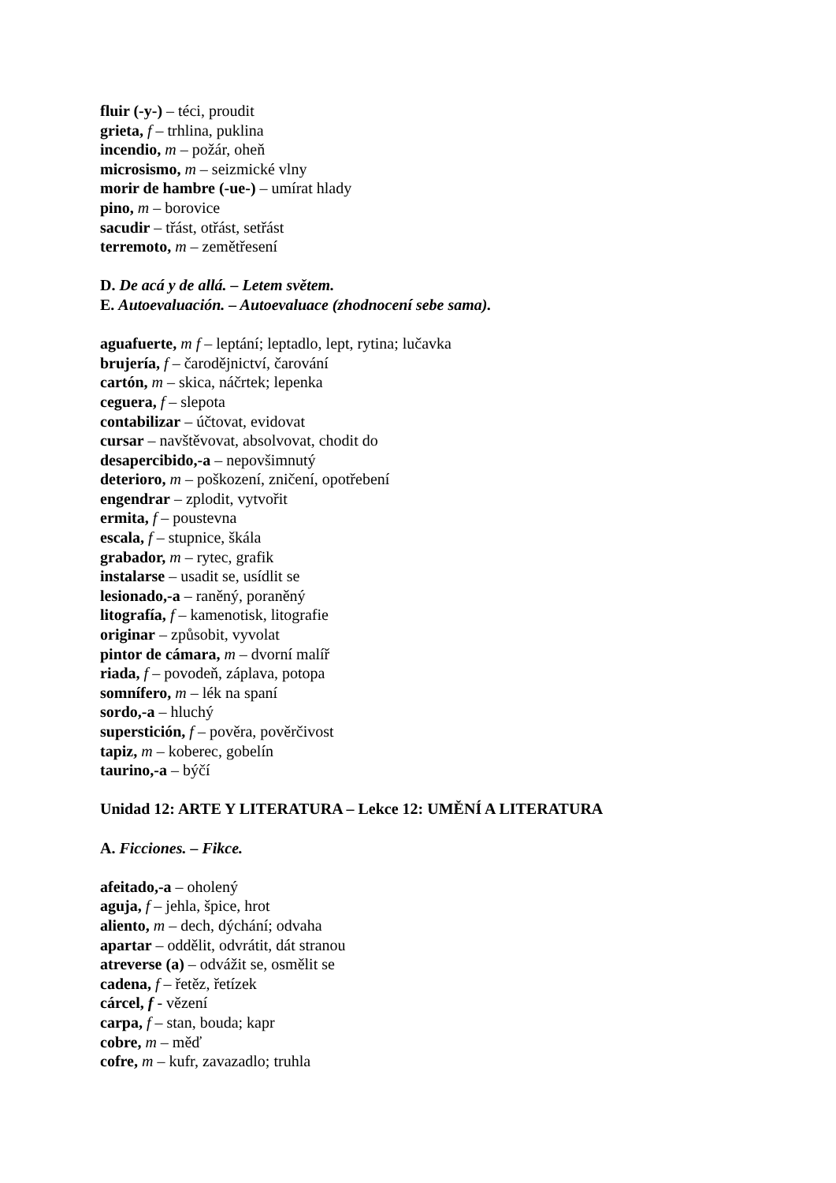fluir (-y-) – téci, proudit
grieta, f – trhlina, puklina
incendio, m – požár, oheň
microsismo, m – seizmické vlny
morir de hambre (-ue-) – umírat hlady
pino, m – borovice
sacudir – třást, otřást, setřást
terremoto, m – zemětřesení
D. De acá y de allá. – Letem světem.
E. Autoevaluación. – Autoevaluace (zhodnocení sebe sama).
aguafuerte, m f – leptání; leptadlo, lept, rytina; lučavka
brujería, f – čarodějnictví, čarování
cartón, m – skica, náčrtek; lepenka
ceguera, f – slepota
contabilizar – účtovat, evidovat
cursar – navštěvovat, absolvovat, chodit do
desapercibido,-a – nepovšimnutý
deterioro, m – poškození, zničení, opotřebení
engendrar – zplodit, vytvořit
ermita, f – poustevna
escala, f – stupnice, škála
grabador, m – rytec, grafik
instalarse – usadit se, usídlit se
lesionado,-a – raněný, poraněný
litografía, f – kamenotisk, litografie
originar – způsobit, vyvolat
pintor de cámara, m – dvorní malíř
riada, f – povodeň, záplava, potopa
somnífero, m – lék na spaní
sordo,-a – hluchý
superstición, f – pověra, pověrčivost
tapiz, m – koberec, gobelín
taurino,-a – býčí
Unidad 12: ARTE Y LITERATURA – Lekce 12: UMĚNÍ A LITERATURA
A. Ficciones. – Fikce.
afeitado,-a – oholený
aguja, f – jehla, špice, hrot
aliento, m – dech, dýchání; odvaha
apartar – oddělit, odvrátit, dát stranou
atreverse (a) – odvážit se, osmělit se
cadena, f – řetěz, řetízek
cárcel, f - vězení
carpa, f – stan, bouda; kapr
cobre, m – měď
cofre, m – kufr, zavazadlo; truhla